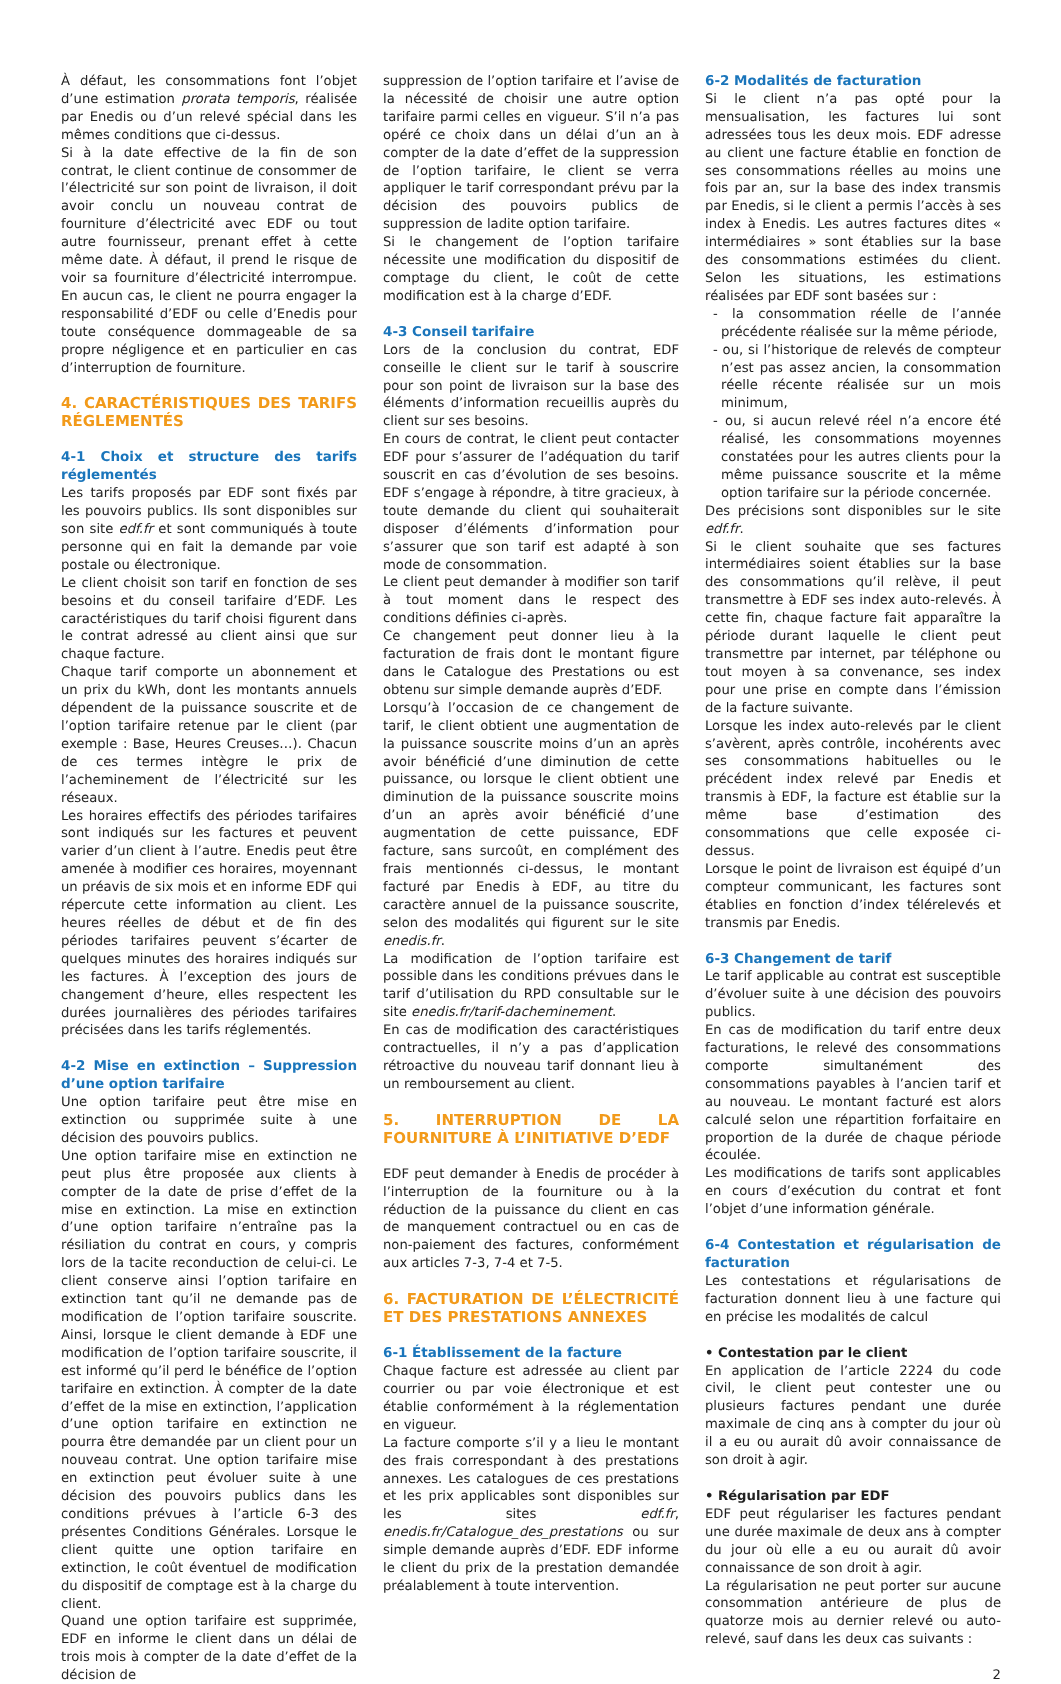À défaut, les consommations font l’objet d’une estimation prorata temporis, réalisée par Enedis ou d’un relevé spécial dans les mêmes conditions que ci-dessus.
Si à la date effective de la fin de son contrat, le client continue de consommer de l’électricité sur son point de livraison, il doit avoir conclu un nouveau contrat de fourniture d’électricité avec EDF ou tout autre fournisseur, prenant effet à cette même date. À défaut, il prend le risque de voir sa fourniture d’électricité interrompue. En aucun cas, le client ne pourra engager la responsabilité d’EDF ou celle d’Enedis pour toute conséquence dommageable de sa propre négligence et en particulier en cas d’interruption de fourniture.
4. CARACTÉRISTIQUES DES TARIFS RÉGLEMENTÉS
4-1 Choix et structure des tarifs réglementés
Les tarifs proposés par EDF sont fixés par les pouvoirs publics. Ils sont disponibles sur son site edf.fr et sont communiqués à toute personne qui en fait la demande par voie postale ou électronique.
Le client choisit son tarif en fonction de ses besoins et du conseil tarifaire d’EDF. Les caractéristiques du tarif choisi figurent dans le contrat adressé au client ainsi que sur chaque facture.
Chaque tarif comporte un abonnement et un prix du kWh, dont les montants annuels dépendent de la puissance souscrite et de l’option tarifaire retenue par le client (par exemple : Base, Heures Creuses…). Chacun de ces termes intègre le prix de l’acheminement de l’électricité sur les réseaux.
Les horaires effectifs des périodes tarifaires sont indiqués sur les factures et peuvent varier d’un client à l’autre. Enedis peut être amenée à modifier ces horaires, moyennant un préavis de six mois et en informe EDF qui répercute cette information au client. Les heures réelles de début et de fin des périodes tarifaires peuvent s’écarter de quelques minutes des horaires indiqués sur les factures. À l’exception des jours de changement d’heure, elles respectent les durées journalières des périodes tarifaires précisées dans les tarifs réglementés.
4-2 Mise en extinction – Suppression d’une option tarifaire
Une option tarifaire peut être mise en extinction ou supprimée suite à une décision des pouvoirs publics.
Une option tarifaire mise en extinction ne peut plus être proposée aux clients à compter de la date de prise d’effet de la mise en extinction. La mise en extinction d’une option tarifaire n’entraîne pas la résiliation du contrat en cours, y compris lors de la tacite reconduction de celui-ci. Le client conserve ainsi l’option tarifaire en extinction tant qu’il ne demande pas de modification de l’option tarifaire souscrite. Ainsi, lorsque le client demande à EDF une modification de l’option tarifaire souscrite, il est informé qu’il perd le bénéfice de l’option tarifaire en extinction. À compter de la date d’effet de la mise en extinction, l’application d’une option tarifaire en extinction ne pourra être demandée par un client pour un nouveau contrat. Une option tarifaire mise en extinction peut évoluer suite à une décision des pouvoirs publics dans les conditions prévues à l’article 6-3 des présentes Conditions Générales. Lorsque le client quitte une option tarifaire en extinction, le coût éventuel de modification du dispositif de comptage est à la charge du client.
Quand une option tarifaire est supprimée, EDF en informe le client dans un délai de trois mois à compter de la date d’effet de la décision de
suppression de l’option tarifaire et l’avise de la nécessité de choisir une autre option tarifaire parmi celles en vigueur. S’il n’a pas opéré ce choix dans un délai d’un an à compter de la date d’effet de la suppression de l’option tarifaire, le client se verra appliquer le tarif correspondant prévu par la décision des pouvoirs publics de suppression de ladite option tarifaire.
Si le changement de l’option tarifaire nécessite une modification du dispositif de comptage du client, le coût de cette modification est à la charge d’EDF.
4-3 Conseil tarifaire
Lors de la conclusion du contrat, EDF conseille le client sur le tarif à souscrire pour son point de livraison sur la base des éléments d’information recueillis auprès du client sur ses besoins.
En cours de contrat, le client peut contacter EDF pour s’assurer de l’adéquation du tarif souscrit en cas d’évolution de ses besoins. EDF s’engage à répondre, à titre gracieux, à toute demande du client qui souhaiterait disposer d’éléments d’information pour s’assurer que son tarif est adapté à son mode de consommation.
Le client peut demander à modifier son tarif à tout moment dans le respect des conditions définies ci-après.
Ce changement peut donner lieu à la facturation de frais dont le montant figure dans le Catalogue des Prestations ou est obtenu sur simple demande auprès d’EDF.
Lorsqu’à l’occasion de ce changement de tarif, le client obtient une augmentation de la puissance souscrite moins d’un an après avoir bénéficié d’une diminution de cette puissance, ou lorsque le client obtient une diminution de la puissance souscrite moins d’un an après avoir bénéficié d’une augmentation de cette puissance, EDF facture, sans surcoût, en complément des frais mentionnés ci-dessus, le montant facturé par Enedis à EDF, au titre du caractère annuel de la puissance souscrite, selon des modalités qui figurent sur le site enedis.fr.
La modification de l’option tarifaire est possible dans les conditions prévues dans le tarif d’utilisation du RPD consultable sur le site enedis.fr/tarif-dacheminement.
En cas de modification des caractéristiques contractuelles, il n’y a pas d’application rétroactive du nouveau tarif donnant lieu à un remboursement au client.
5. INTERRUPTION DE LA FOURNITURE À L’INITIATIVE D’EDF
EDF peut demander à Enedis de procéder à l’interruption de la fourniture ou à la réduction de la puissance du client en cas de manquement contractuel ou en cas de non-paiement des factures, conformément aux articles 7-3, 7-4 et 7-5.
6. FACTURATION DE L’ÉLECTRICITÉ ET DES PRESTATIONS ANNEXES
6-1 Établissement de la facture
Chaque facture est adressée au client par courrier ou par voie électronique et est établie conformément à la réglementation en vigueur.
La facture comporte s’il y a lieu le montant des frais correspondant à des prestations annexes. Les catalogues de ces prestations et les prix applicables sont disponibles sur les sites edf.fr, enedis.fr/Catalogue_des_prestations ou sur simple demande auprès d’EDF. EDF informe le client du prix de la prestation demandée préalablement à toute intervention.
6-2 Modalités de facturation
Si le client n’a pas opté pour la mensualisation, les factures lui sont adressées tous les deux mois. EDF adresse au client une facture établie en fonction de ses consommations réelles au moins une fois par an, sur la base des index transmis par Enedis, si le client a permis l’accès à ses index à Enedis. Les autres factures dites « intermédiaires » sont établies sur la base des consommations estimées du client. Selon les situations, les estimations réalisées par EDF sont basées sur :
- la consommation réelle de l’année précédente réalisée sur la même période,
- ou, si l’historique de relevés de compteur n’est pas assez ancien, la consommation réelle récente réalisée sur un mois minimum,
- ou, si aucun relevé réel n’a encore été réalisé, les consommations moyennes constatées pour les autres clients pour la même puissance souscrite et la même option tarifaire sur la période concernée.
Des précisions sont disponibles sur le site edf.fr.
Si le client souhaite que ses factures intermédiaires soient établies sur la base des consommations qu’il relève, il peut transmettre à EDF ses index auto-relevés. À cette fin, chaque facture fait apparaître la période durant laquelle le client peut transmettre par internet, par téléphone ou tout moyen à sa convenance, ses index pour une prise en compte dans l’émission de la facture suivante.
Lorsque les index auto-relevés par le client s’avèrent, après contrôle, incohérents avec ses consommations habituelles ou le précédent index relevé par Enedis et transmis à EDF, la facture est établie sur la même base d’estimation des consommations que celle exposée ci-dessus.
Lorsque le point de livraison est équipé d’un compteur communicant, les factures sont établies en fonction d’index télérelevés et transmis par Enedis.
6-3 Changement de tarif
Le tarif applicable au contrat est susceptible d’évoluer suite à une décision des pouvoirs publics.
En cas de modification du tarif entre deux facturations, le relevé des consommations comporte simultanément des consommations payables à l’ancien tarif et au nouveau. Le montant facturé est alors calculé selon une répartition forfaitaire en proportion de la durée de chaque période écoulée.
Les modifications de tarifs sont applicables en cours d’exécution du contrat et font l’objet d’une information générale.
6-4 Contestation et régularisation de facturation
Les contestations et régularisations de facturation donnent lieu à une facture qui en précise les modalités de calcul
• Contestation par le client
En application de l’article 2224 du code civil, le client peut contester une ou plusieurs factures pendant une durée maximale de cinq ans à compter du jour où il a eu ou aurait dû avoir connaissance de son droit à agir.
• Régularisation par EDF
EDF peut régulariser les factures pendant une durée maximale de deux ans à compter du jour où elle a eu ou aurait dû avoir connaissance de son droit à agir.
La régularisation ne peut porter sur aucune consommation antérieure de plus de quatorze mois au dernier relevé ou auto-relevé, sauf dans les deux cas suivants :
2